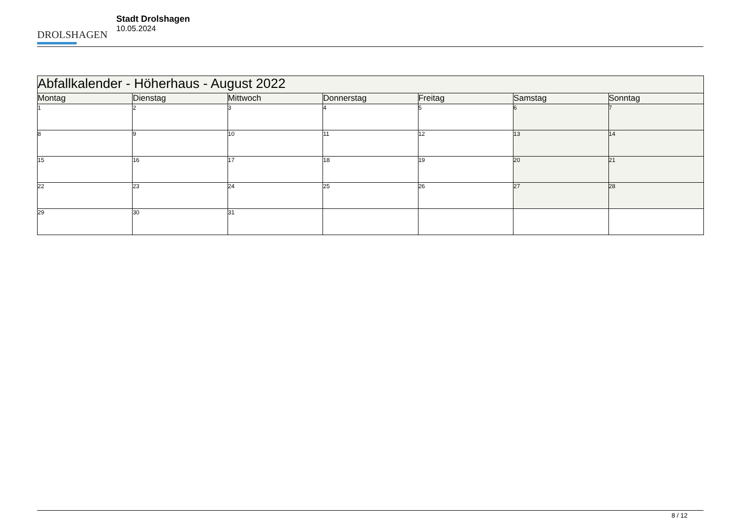DROLSHAGEN
Stadt Drolshagen
10.05.2024
| Abfallkalender - Höherhaus - August 2022 | | | | | | |
| Montag | Dienstag | Mittwoch | Donnerstag | Freitag | Samstag | Sonntag |
| 1 | 2 | 3 | 4 | 5 | 6 | 7 |
| 8 | 9 | 10 | 11 | 12 | 13 | 14 |
| 15 | 16 | 17 | 18 | 19 | 20 | 21 |
| 22 | 23 | 24 | 25 | 26 | 27 | 28 |
| 29 | 30 | 31 | | | | |
8 / 12